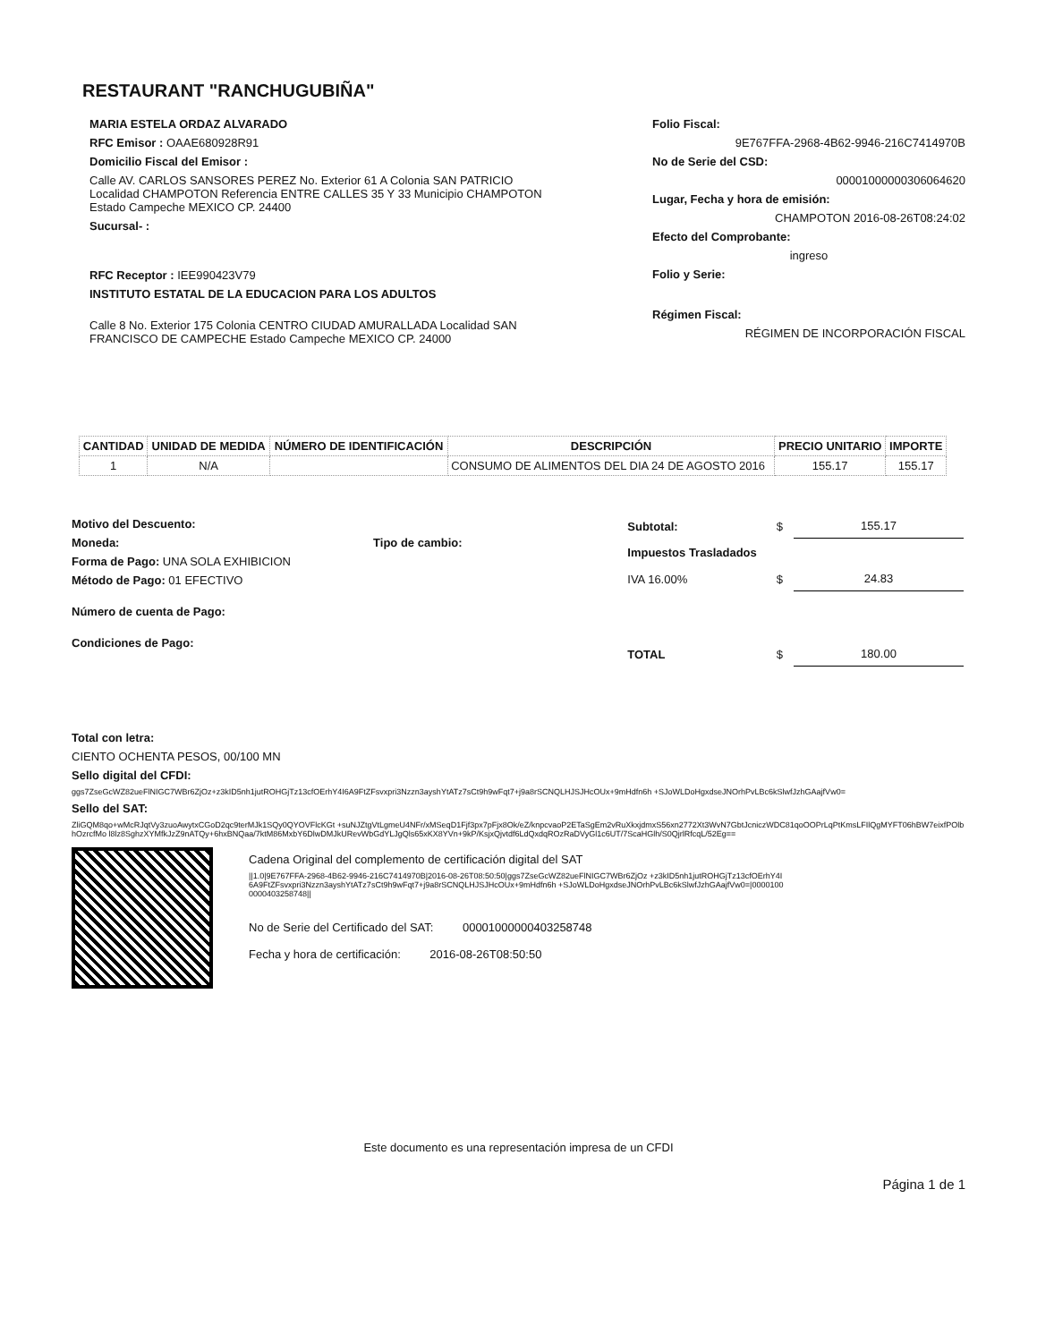RESTAURANT "RANCHUGUBIÑA"
MARIA ESTELA ORDAZ ALVARADO
RFC Emisor : OAAE680928R91
Domicilio Fiscal del Emisor :
Calle AV. CARLOS SANSORES PEREZ No. Exterior 61 A Colonia SAN PATRICIO Localidad CHAMPOTON Referencia ENTRE CALLES 35 Y 33 Municipio CHAMPOTON Estado Campeche MEXICO CP. 24400
Sucursal- :
RFC Receptor : IEE990423V79
INSTITUTO ESTATAL DE LA EDUCACION PARA LOS ADULTOS
Calle 8 No. Exterior 175 Colonia CENTRO CIUDAD AMURALLADA Localidad SAN FRANCISCO DE CAMPECHE Estado Campeche MEXICO CP. 24000
Folio Fiscal:
9E767FFA-2968-4B62-9946-216C7414970B
No de Serie del CSD:
00001000000306064620
Lugar, Fecha y hora de emisión:
CHAMPOTON 2016-08-26T08:24:02
Efecto del Comprobante:
ingreso
Folio y Serie:
Régimen Fiscal:
RÉGIMEN DE INCORPORACIÓN FISCAL
| CANTIDAD | UNIDAD DE MEDIDA | NÚMERO DE IDENTIFICACIÓN | DESCRIPCIÓN | PRECIO UNITARIO | IMPORTE |
| --- | --- | --- | --- | --- | --- |
| 1 | N/A | | CONSUMO DE ALIMENTOS DEL DIA 24 DE AGOSTO 2016 | 155.17 | 155.17 |
Motivo del Descuento:
Moneda: Tipo de cambio:
Forma de Pago: UNA SOLA EXHIBICION
Método de Pago: 01 EFECTIVO
Número de cuenta de Pago:
Condiciones de Pago:
| Subtotal: | $ | 155.17 |
| Impuestos Trasladados | | |
| IVA 16.00% | $ | 24.83 |
| TOTAL | $ | 180.00 |
Total con letra:
CIENTO OCHENTA PESOS, 00/100 MN
Sello digital del CFDI:
ggs7ZseGcWZ82ueFlNIGC7WBr6ZjOz+z3kID5nh1jutROHGjTz13cfOErhY4I6A9FtZFsvxpri3Nzzn3ayshYtATz7sCt9h9wFqt7+j9a8rSCNQLHJSJHcOUx+9mHdfn6h +SJoWLDoHgxdseJNOrhPvLBc6kSlwfJzhGAajfVw0=
Sello del SAT:
ZliGQM8qo+wMcRJqtVy3zuoAwytxCGoD2qc9terMJk1SQy0QYOVFlcKGt +suNJZtgVtLgmeU4NFr/xMSeqD1Fjf3px7pFjx8Ok/eZ/knpcvaoP2ETaSgEm2vRuXkxjdmxS56xn2772Xt3WvN7GbtJcniczWDC81qoOOPrLqPtKmsLFIlQgMYFT06hBW7eixfPOlbhOzrcfMo l8lz8SghzXYMfkJzZ9nATQy+6hxBNQaa/7ktM86MxbY6DlwDMJkURevWbGdYLJgQls65xKX8YVn+9kP/KsjxQjvtdf6LdQxdqROzRaDVyGl1c6UT/7ScaHGlh/S0QjrlRfcqL/52Eg==
Cadena Original del complemento de certificación digital del SAT
||1.0|9E767FFA-2968-4B62-9946-216C7414970B|2016-08-26T08:50:50|ggs7ZseGcWZ82ueFlNIGC7WBr6ZjOz +z3kID5nh1jutROHGjTz13cfOErhY4I6A9FtZFsvxpri3Nzzn3ayshYtATz7sCt9h9wFqt7+j9a8rSCNQLHJSJHcOUx+9mHdfn6h +SJoWLDoHgxdseJNOrhPvLBc6kSlwfJzhGAajfVw0=|00001000000403258748||
No de Serie del Certificado del SAT: 00001000000403258748
Fecha y hora de certificación: 2016-08-26T08:50:50
Este documento es una representación impresa de un CFDI
Página 1 de 1